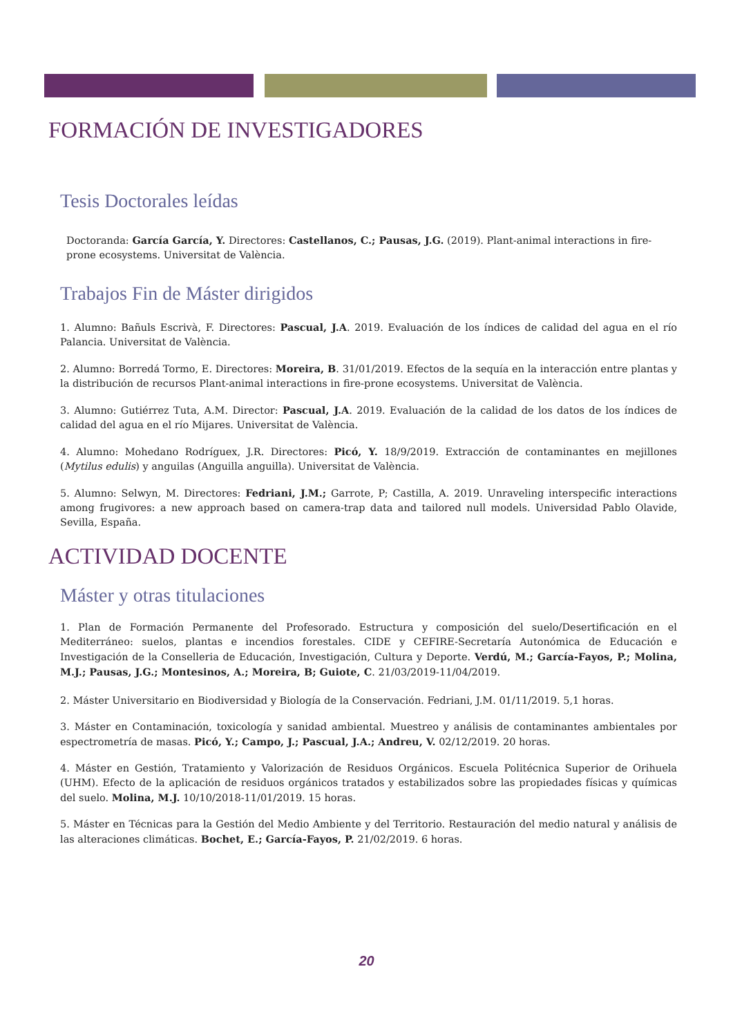FORMACIÓN DE INVESTIGADORES
Tesis Doctorales leídas
Doctoranda: García García, Y. Directores: Castellanos, C.; Pausas, J.G. (2019). Plant-animal interactions in fire-prone ecosystems. Universitat de València.
Trabajos Fin de Máster dirigidos
1. Alumno: Bañuls Escrivà, F. Directores: Pascual, J.A. 2019. Evaluación de los índices de calidad del agua en el río Palancia. Universitat de València.
2. Alumno: Borredá Tormo, E. Directores: Moreira, B. 31/01/2019. Efectos de la sequía en la interacción entre plantas y la distribución de recursos Plant-animal interactions in fire-prone ecosystems. Universitat de València.
3. Alumno: Gutiérrez Tuta, A.M. Director: Pascual, J.A. 2019. Evaluación de la calidad de los datos de los índices de calidad del agua en el río Mijares. Universitat de València.
4. Alumno: Mohedano Rodríguex, J.R. Directores: Picó, Y. 18/9/2019. Extracción de contaminantes en mejillones (Mytilus edulis) y anguilas (Anguilla anguilla). Universitat de València.
5. Alumno: Selwyn, M. Directores: Fedriani, J.M.; Garrote, P; Castilla, A. 2019. Unraveling interspecific interactions among frugivores: a new approach based on camera-trap data and tailored null models. Universidad Pablo Olavide, Sevilla, España.
ACTIVIDAD DOCENTE
Máster y otras titulaciones
1. Plan de Formación Permanente del Profesorado. Estructura y composición del suelo/Desertificación en el Mediterráneo: suelos, plantas e incendios forestales. CIDE y CEFIRE-Secretaría Autonómica de Educación e Investigación de la Conselleria de Educación, Investigación, Cultura y Deporte. Verdú, M.; García-Fayos, P.; Molina, M.J.; Pausas, J.G.; Montesinos, A.; Moreira, B; Guiote, C. 21/03/2019-11/04/2019.
2. Máster Universitario en Biodiversidad y Biología de la Conservación. Fedriani, J.M. 01/11/2019. 5,1 horas.
3. Máster en Contaminación, toxicología y sanidad ambiental. Muestreo y análisis de contaminantes ambientales por espectrometría de masas. Picó, Y.; Campo, J.; Pascual, J.A.; Andreu, V. 02/12/2019. 20 horas.
4. Máster en Gestión, Tratamiento y Valorización de Residuos Orgánicos. Escuela Politécnica Superior de Orihuela (UHM). Efecto de la aplicación de residuos orgánicos tratados y estabilizados sobre las propiedades físicas y químicas del suelo. Molina, M.J. 10/10/2018-11/01/2019. 15 horas.
5. Máster en Técnicas para la Gestión del Medio Ambiente y del Territorio. Restauración del medio natural y análisis de las alteraciones climáticas. Bochet, E.; García-Fayos, P. 21/02/2019. 6 horas.
20